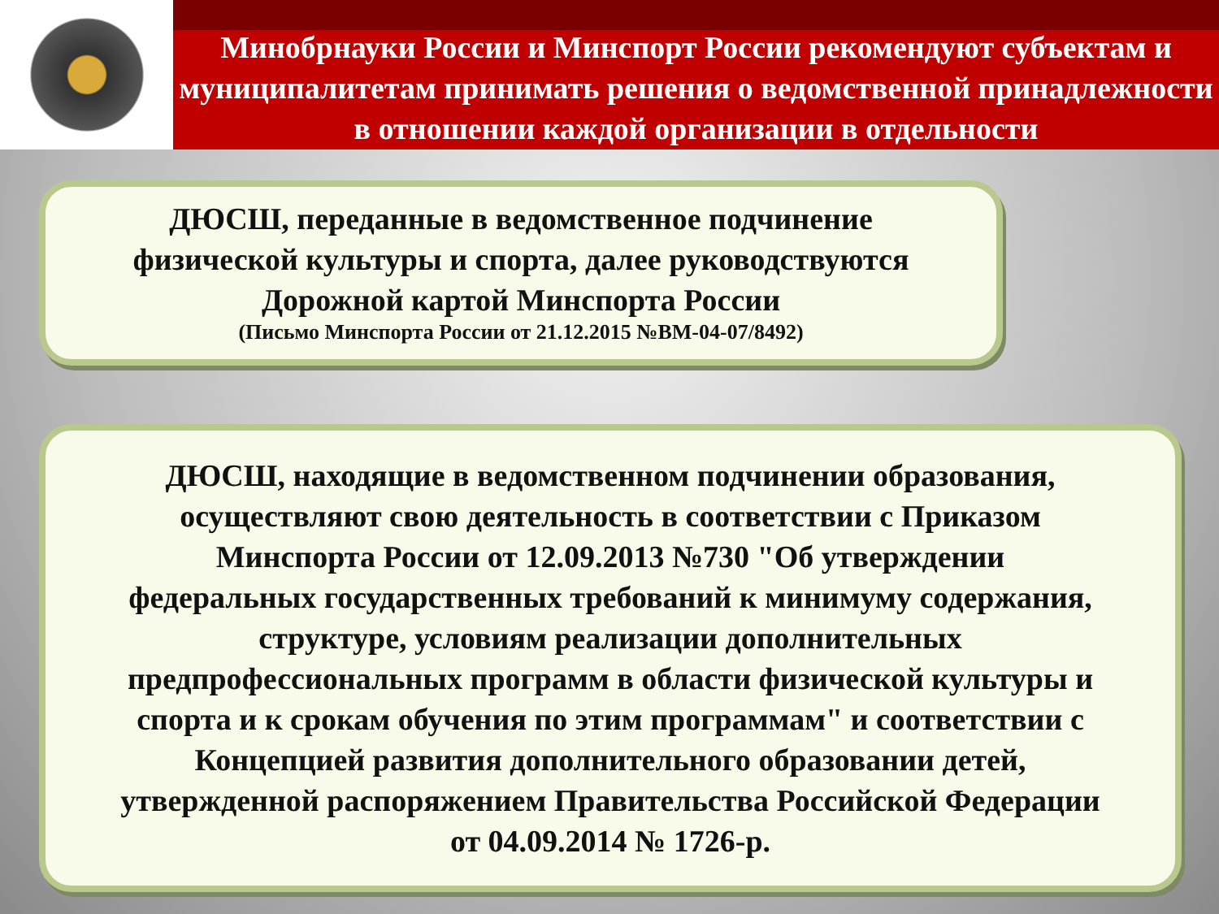Минобрнауки России и Минспорт России рекомендуют субъектам и муниципалитетам принимать решения о ведомственной принадлежности в отношении каждой организации в отдельности
ДЮСШ, переданные в ведомственное подчинение
физической культуры и спорта, далее руководствуются
Дорожной картой Минспорта России
(Письмо Минспорта России от 21.12.2015 №ВМ-04-07/8492)
ДЮСШ, находящие в ведомственном подчинении образования,
осуществляют свою деятельность в соответствии с Приказом
Минспорта России от 12.09.2013 №730 "Об утверждении
федеральных государственных требований к минимуму содержания,
структуре, условиям реализации дополнительных
предпрофессиональных программ в области физической культуры и
спорта и к срокам обучения по этим программам" и соответствии с
Концепцией развития дополнительного образовании детей,
утвержденной распоряжением Правительства Российской Федерации
от 04.09.2014 № 1726-р.